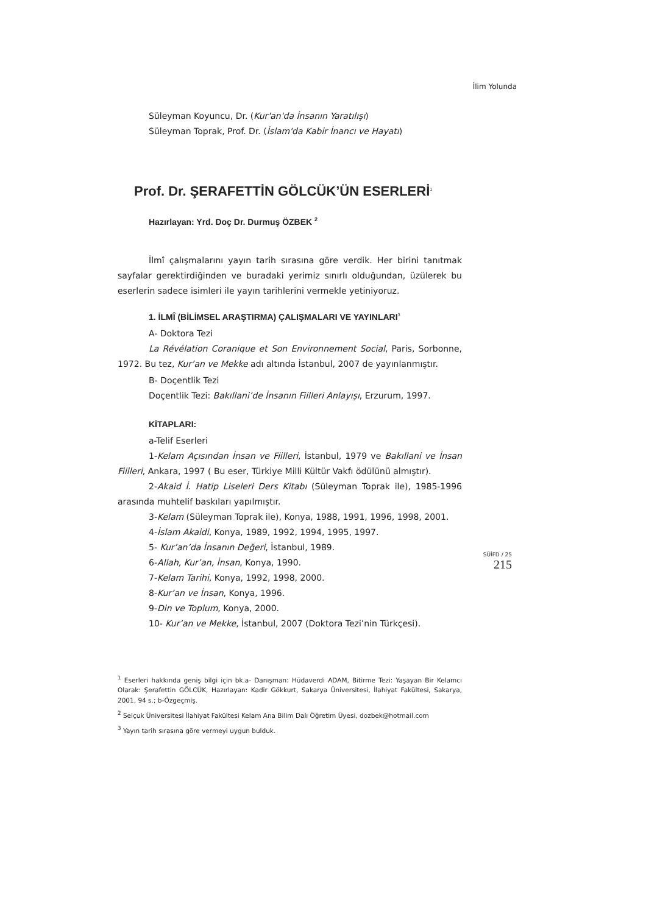İlim Yolunda
Süleyman Koyuncu, Dr. (Kur'an'da İnsanın Yaratılışı)
Süleyman Toprak, Prof. Dr. (İslam'da Kabir İnancı ve Hayatı)
Prof. Dr. ŞERAFETTİN GÖLCÜK’ÜN ESERLERİ<sup>1</sup>
Hazırlayan: Yrd. Doç Dr. Durmuş ÖZBEK <sup>2</sup>
İlmî çalışmalarını yayın tarih sırasına göre verdik. Her birini tanıtmak sayfalar gerektirdiğinden ve buradaki yerimiz sınırlı olduğundan, üzülerek bu eserlerin sadece isimleri ile yayın tarihlerini vermekle yetiniyoruz.
1. İLMÎ (BİLİMSEL ARAŞTIRMA) ÇALIŞMALARI VE YAYINLARI<sup>3</sup>
A- Doktora Tezi
La Révélation Coranique et Son Environnement Social, Paris, Sorbonne, 1972. Bu tez, Kur’an ve Mekke adı altında İstanbul, 2007 de yayınlanmıştır.
B- Doçentlik Tezi
Doçentlik Tezi: Bakıllani’de İnsanın Fiilleri Anlayışı, Erzurum, 1997.
KİTAPLARI:
a-Telif Eserleri
1-Kelam Açısından İnsan ve Fiilleri, İstanbul, 1979 ve Bakıllani ve İnsan Fiilleri, Ankara, 1997 ( Bu eser, Türkiye Milli Kültür Vakfı ödülünü almıştır).
2-Akaid İ. Hatip Liseleri Ders Kitabı (Süleyman Toprak ile), 1985-1996 arasında muhtelif baskıları yapılmıştır.
3-Kelam (Süleyman Toprak ile), Konya, 1988, 1991, 1996, 1998, 2001.
4-İslam Akaidi, Konya, 1989, 1992, 1994, 1995, 1997.
5- Kur’an’da İnsanın Değeri, İstanbul, 1989.
6-Allah, Kur’an, İnsan, Konya, 1990.
7-Kelam Tarihi, Konya, 1992, 1998, 2000.
8-Kur’an ve İnsan, Konya, 1996.
9-Din ve Toplum, Konya, 2000.
10- Kur’an ve Mekke, İstanbul, 2007 (Doktora Tezi’nin Türkçesi).
<sup>1</sup> Eserleri hakkında geniş bilgi için bk.a- Danışman: Hüdaverdi ADAM, Bitirme Tezi: Yaşayan Bir Kelamcı Olarak: Şerafettin GÖLCÜK, Hazırlayan: Kadir Gökkurt, Sakarya Üniversitesi, İlahiyat Fakültesi, Sakarya, 2001, 94 s.; b-Özgeçmiş.
<sup>2</sup> Selçuk Üniversitesi İlahiyat Fakültesi Kelam Ana Bilim Dalı Öğretim Üyesi, dozbek@hotmail.com
<sup>3</sup> Yayın tarih sırasına göre vermeyi uygun bulduk.
SÜİFD / 25
215